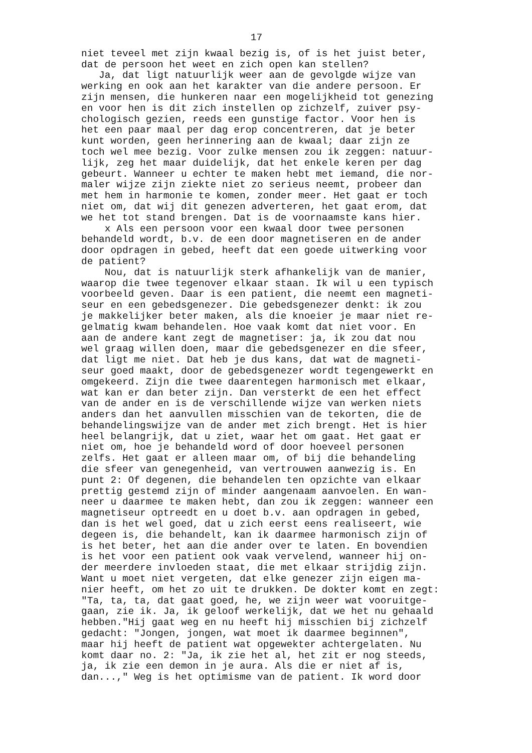17
niet teveel met zijn kwaal bezig is, of is het juist beter, dat de persoon het weet en zich open kan stellen? Ja, dat ligt natuurlijk weer aan de gevolgde wijze van werking en ook aan het karakter van die andere persoon. Er zijn mensen, die hunkeren naar een mogelijkheid tot genezing en voor hen is dit zich instellen op zichzelf, zuiver psy- chologisch gezien, reeds een gunstige factor. Voor hen is het een paar maal per dag erop concentreren, dat je beter kunt worden, geen herinnering aan de kwaal; daar zijn ze toch wel mee bezig. Voor zulke mensen zou ik zeggen: natuur- lijk, zeg het maar duidelijk, dat het enkele keren per dag gebeurt. Wanneer u echter te maken hebt met iemand, die nor- maler wijze zijn ziekte niet zo serieus neemt, probeer dan met hem in harmonie te komen, zonder meer. Het gaat er toch niet om, dat wij dit genezen adverteren, het gaat erom, dat we het tot stand brengen. Dat is de voornaamste kans hier. x Als een persoon voor een kwaal door twee personen behandeld wordt, b.v. de een door magnetiseren en de ander door opdragen in gebed, heeft dat een goede uitwerking voor de patient? Nou, dat is natuurlijk sterk afhankelijk van de manier, waarop die twee tegenover elkaar staan. Ik wil u een typisch voorbeeld geven. Daar is een patient, die neemt een magneti- seur en een gebedsgenezer. Die gebedsgenezer denkt: ik zou je makkelijker beter maken, als die knoeier je maar niet re- gelmatig kwam behandelen. Hoe vaak komt dat niet voor. En aan de andere kant zegt de magnetiser: ja, ik zou dat nou wel graag willen doen, maar die gebedsgenezer en die sfeer, dat ligt me niet. Dat heb je dus kans, dat wat de magneti- seur goed maakt, door de gebedsgenezer wordt tegengewerkt en omgekeerd. Zijn die twee daarentegen harmonisch met elkaar, wat kan er dan beter zijn. Dan versterkt de een het effect van de ander en is de verschillende wijze van werken niets anders dan het aanvullen misschien van de tekorten, die de behandelingswijze van de ander met zich brengt. Het is hier heel belangrijk, dat u ziet, waar het om gaat. Het gaat er niet om, hoe je behandeld word of door hoeveel personen zelfs. Het gaat er alleen maar om, of bij die behandeling die sfeer van genegenheid, van vertrouwen aanwezig is. En punt 2: Of degenen, die behandelen ten opzichte van elkaar prettig gestemd zijn of minder aangenaam aanvoelen. En wan- neer u daarmee te maken hebt, dan zou ik zeggen: wanneer een magnetiseur optreedt en u doet b.v. aan opdragen in gebed, dan is het wel goed, dat u zich eerst eens realiseert, wie degeen is, die behandelt, kan ik daarmee harmonisch zijn of is het beter, het aan die ander over te laten. En bovendien is het voor een patient ook vaak vervelend, wanneer hij on- der meerdere invloeden staat, die met elkaar strijdig zijn. Want u moet niet vergeten, dat elke genezer zijn eigen ma- nier heeft, om het zo uit te drukken. De dokter komt en zegt: "Ta, ta, ta, dat gaat goed, he, we zijn weer wat vooruitge- gaan, zie ik. Ja, ik geloof werkelijk, dat we het nu gehaald hebben."Hij gaat weg en nu heeft hij misschien bij zichzelf gedacht: "Jongen, jongen, wat moet ik daarmee beginnen", maar hij heeft de patient wat opgewekter achtergelaten. Nu komt daar no. 2: "Ja, ik zie het al, het zit er nog steeds, ja, ik zie een demon in je aura. Als die er niet af is, dan...," Weg is het optimisme van de patient. Ik word door